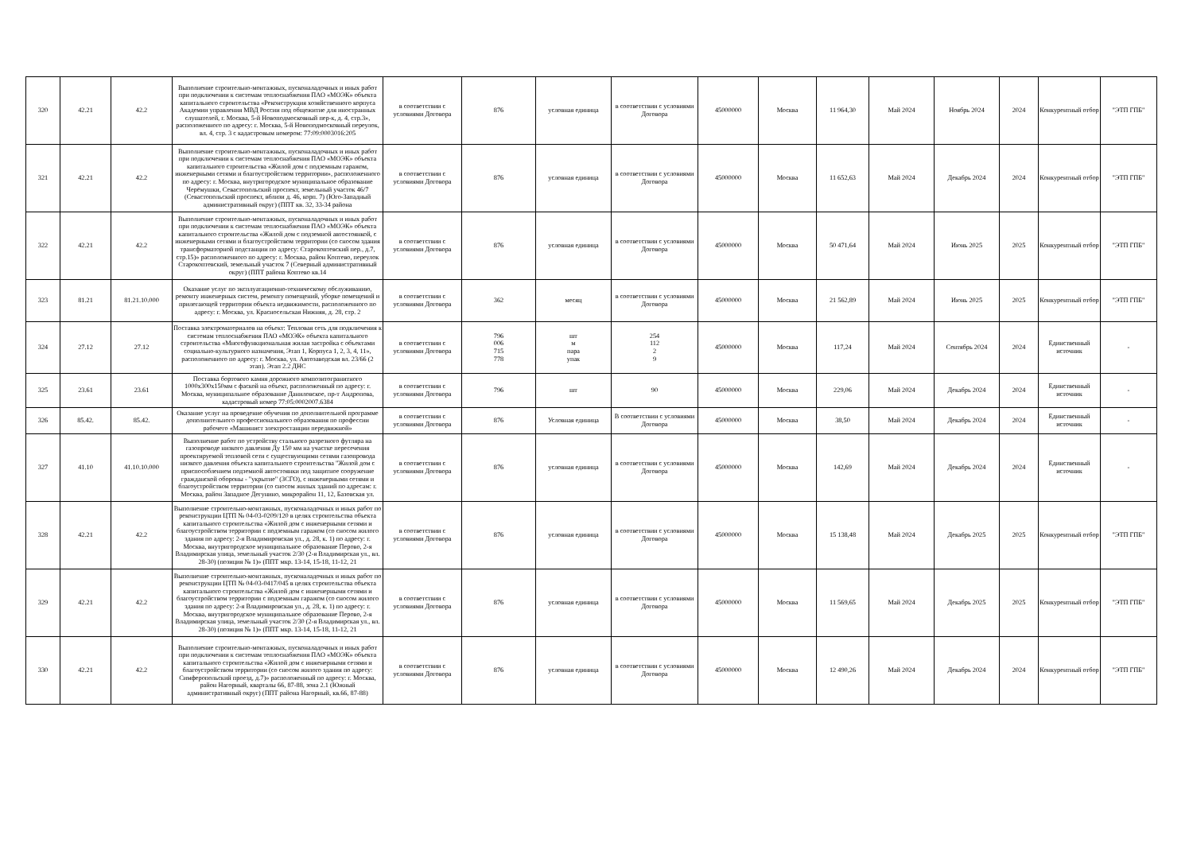| 320 | 42.21 | 42.2 | Выполнение строительно-монтажных, пусконаладочных и иных работ при подключении к системам теплоснабжения ПАО «МОЭК» объекта капитального строительства «Реконструкция хозяйственного корпуса Академии управления МВД России под общежитие для иностранных слушателей, г. Москва, 5-й Новоподмосковный пер-к, д. 4, стр.3», расположенного по адресу: г. Москва, 5-й Новоподмосковный переулок, вл. 4, стр. 3 с кадастровым номером: 77:09:0003016:205 | в соответствии с условиями Договора | 876 | условная единица | в соответствии с условиями Договора | 45000000 | Москва | 11 964,30 | Май 2024 | Ноябрь 2024 | 2024 | Конкурентный отбор | "ЭТП ГПБ" |
| 321 | 42.21 | 42.2 | Выполнение строительно-монтажных, пусконаладочных и иных работ при подключении к системам теплоснабжения ПАО «МОЭК» объекта капитального строительства «Жилой дом с подземным гаражом, инженерными сетями и благоустройством территории», расположенного по адресу: г. Москва, внутригородское муниципальное образование Черёмушки, Севастопольский проспект, земельный участок 46/7 (Севастопольский проспект, вблизи д. 46, корп. 7) (Юго-Западный административный округ) (ППТ кв. 32, 33-34 района | в соответствии с условиями Договора | 876 | условная единица | в соответствии с условиями Договора | 45000000 | Москва | 11 652,63 | Май 2024 | Декабрь 2024 | 2024 | Конкурентный отбор | "ЭТП ГПБ" |
| 322 | 42.21 | 42.2 | Выполнение строительно-монтажных, пусконаладочных и иных работ при подключении к системам теплоснабжения ПАО «МОЭК» объекта капитального строительства «Жилой дом с подземной автостоянкой, с инженерными сетями и благоустройством территории (со сносом здания трансформаторной подстанции по адресу: Старокоптевский пер., д.7, стр.15)» расположенного по адресу: г. Москва, район Коптево, переулок Старокоптевский, земельный участок 7 (Северный административный округ) (ППТ района Коптево кв.14 | в соответствии с условиями Договора | 876 | условная единица | в соответствии с условиями Договора | 45000000 | Москва | 50 471,64 | Май 2024 | Июнь 2025 | 2025 | Конкурентный отбор | "ЭТП ГПБ" |
| 323 | 81.21 | 81.21.10.000 | Оказание услуг по эксплуатационно-техническому обслуживанию, ремонту инженерных систем, ремонту помещений, уборке помещений и прилегающей территории объекта недвижимости, расположенного по адресу: г. Москва, ул. Красносельская Нижняя, д. 28, стр. 2 | в соответствии с условиями Договора | 362 | месяц | в соответствии с условиями Договора | 45000000 | Москва | 21 562,89 | Май 2024 | Июнь 2025 | 2025 | Конкурентный отбор | "ЭТП ГПБ" |
| 324 | 27.12 | 27.12 | Поставка электроматериалов на объект: Тепловая сеть для подключения к системам теплоснабжения ПАО «МОЭК» объекта капитального строительства «Многофункциональная жилая застройка с объектами социально-культурного назначения, Этап 1, Корпуса 1, 2, 3, 4, 11», расположенного по адресу: г. Москва, ул. Автозаводская вл. 23/66 (2 этап). Этап 2.2 ДНС | в соответствии с условиями Договора | 796 006 715 778 | шт м пара упак | 254 112 2 9 | 45000000 | Москва | 117,24 | Май 2024 | Сентябрь 2024 | 2024 | Единственный источник | - |
| 325 | 23.61 | 23.61 | Поставка бортового камня дорожного композитогранитного 1000х300х150мм с фаской на объект, расположенный по адресу: г. Москва, муниципальное образование Даниловское, пр-т Андропова, кадастровый номер 77:05:0002007.6384 | в соответствии с условиями Договора | 796 | шт | 90 | 45000000 | Москва | 229,06 | Май 2024 | Декабрь 2024 | 2024 | Единственный источник | - |
| 326 | 85.42. | 85.42. | Оказание услуг на проведение обучения по дополнительной программе дополнительного профессионального образования по профессии рабочего «Машинист электростанции передвижной» | в соответствии с условиями Договора | 876 | Условная единица | В соответствии с условиями Договора | 45000000 | Москва | 38,50 | Май 2024 | Декабрь 2024 | 2024 | Единственный источник | - |
| 327 | 41.10 | 41.10.10.000 | Выполнение работ по устройству стального разрезного футляра на газопроводе низкого давления Ду 150 мм на участке пересечения проектируемой тепловой сети с существующими сетями газопровода низкого давления объекта капитального строительства "Жилой дом с приспособлением подземной автостоянки под защитное сооружение гражданской обороны - "укрытие" (ЗСГО), с инженерными сетями и благоустройством территории (со сносом жилых зданий по адресам: г. Москва, район Западное Дегунино, микрорайон 11, 12, Базовская ул. | в соответствии с условиями Договора | 876 | условная единица | в соответствии с условиями Договора | 45000000 | Москва | 142,69 | Май 2024 | Декабрь 2024 | 2024 | Единственный источник | - |
| 328 | 42.21 | 42.2 | Выполнение строительно-монтажных, пусконаладочных и иных работ по реконструкции ЦТП № 04-03-0209/120 в целях строительства объекта капитального строительства «Жилой дом с инженерными сетями и благоустройством территории с подземным гаражом (со сносом жилого здания по адресу: 2-я Владимировская ул., д. 28, к. 1) по адресу: г. Москва, внутригородское муниципальное образование Перово, 2-я Владимирская улица, земельный участок 2/30 (2-я Владимирская ул., вл. 28-30) (позиция № 1)» (ППТ мкр. 13-14, 15-18, 11-12, 21 | в соответствии с условиями Договора | 876 | условная единица | в соответствии с условиями Договора | 45000000 | Москва | 15 138,48 | Май 2024 | Декабрь 2025 | 2025 | Конкурентный отбор | "ЭТП ГПБ" |
| 329 | 42.21 | 42.2 | Выполнение строительно-монтажных, пусконаладочных и иных работ по реконструкции ЦТП № 04-03-0417/045 в целях строительства объекта капитального строительства «Жилой дом с инженерными сетями и благоустройством территории с подземным гаражом (со сносом жилого здания по адресу: 2-я Владимировская ул., д. 28, к. 1) по адресу: г. Москва, внутригородское муниципальное образование Перово, 2-я Владимирская улица, земельный участок 2/30 (2-я Владимирская ул., вл. 28-30) (позиция № 1)» (ППТ мкр. 13-14, 15-18, 11-12, 21 | в соответствии с условиями Договора | 876 | условная единица | в соответствии с условиями Договора | 45000000 | Москва | 11 569,65 | Май 2024 | Декабрь 2025 | 2025 | Конкурентный отбор | "ЭТП ГПБ" |
| 330 | 42.21 | 42.2 | Выполнение строительно-монтажных, пусконаладочных и иных работ при подключении к системам теплоснабжения ПАО «МОЭК» объекта капитального строительства «Жилой дом с инженерными сетями и благоустройством территории (со сносом жилого здания по адресу: Симферопольский проезд, д.7)» расположенный по адресу: г. Москва, район Нагорный, кварталы 66, 87-88, зона 2.1 (Южный административный округ) (ППТ района Нагорный, кв.66, 87-88) | в соответствии с условиями Договора | 876 | условная единица | в соответствии с условиями Договора | 45000000 | Москва | 12 490,26 | Май 2024 | Декабрь 2024 | 2024 | Конкурентный отбор | "ЭТП ГПБ" |